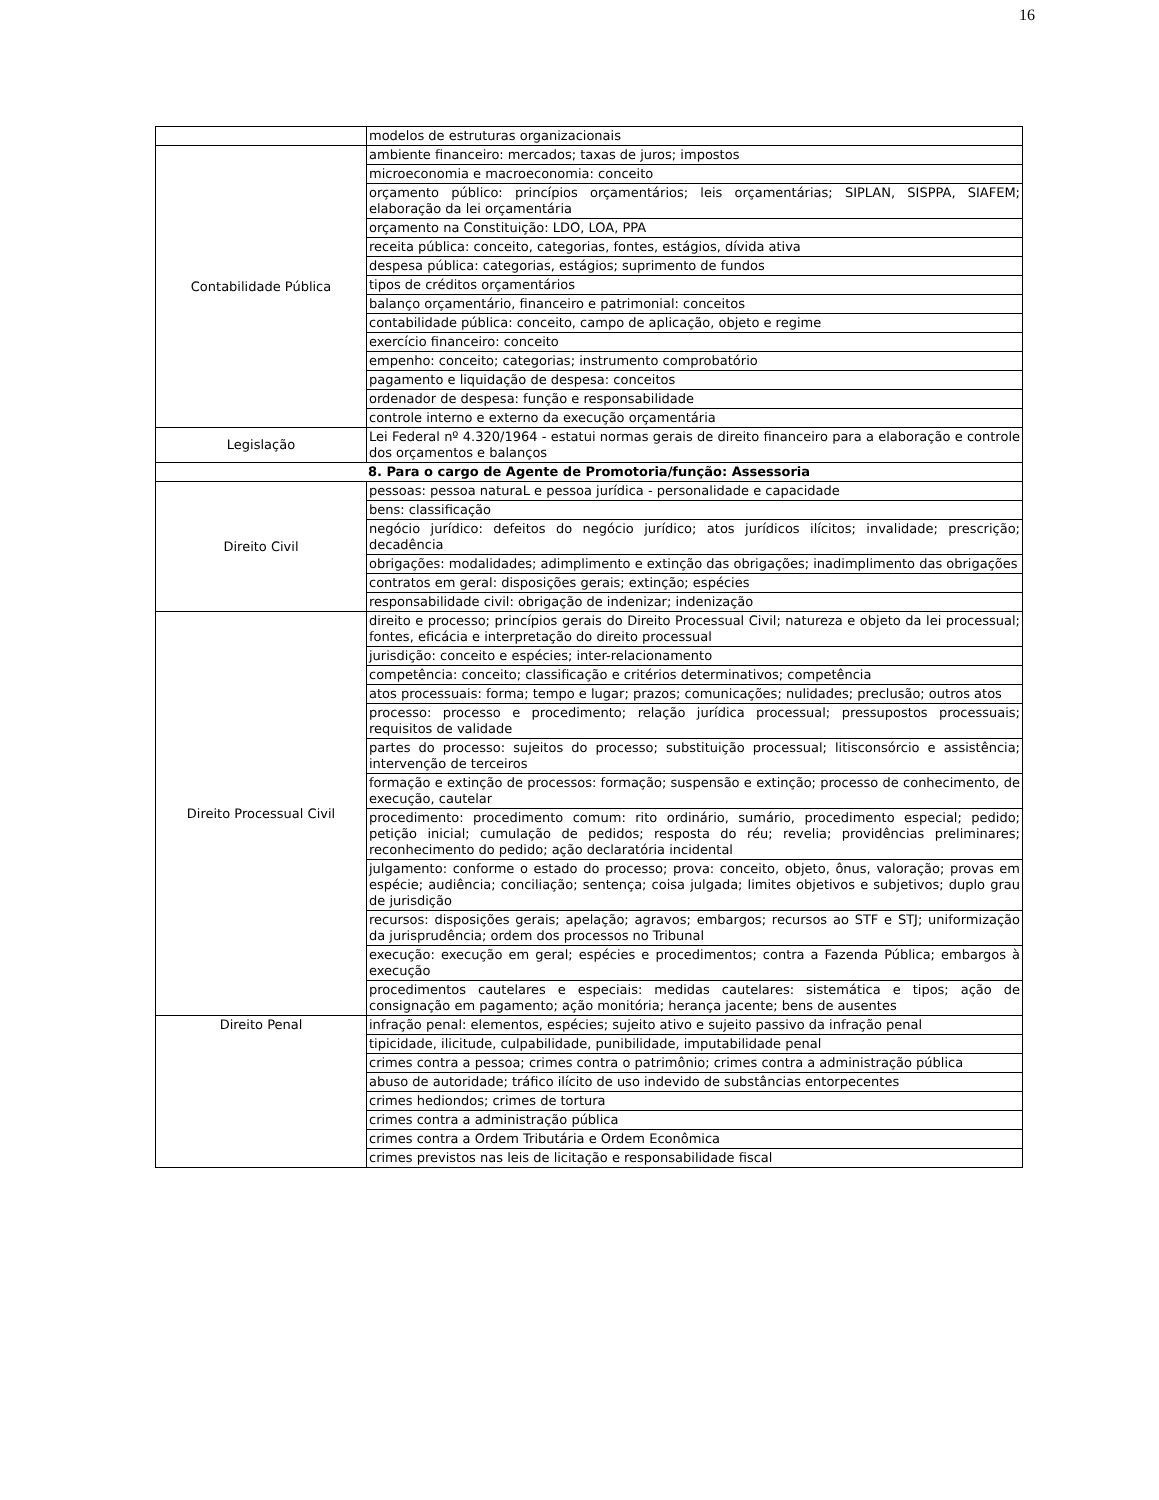16
| | modelos de estruturas organizacionais |
| Contabilidade Pública | ambiente financeiro: mercados; taxas de juros; impostos |
| | microeconomia e macroeconomia: conceito |
| | orçamento público: princípios orçamentários; leis orçamentárias; SIPLAN, SISPPA, SIAFEM; elaboração da lei orçamentária |
| | orçamento na Constituição: LDO, LOA, PPA |
| | receita pública: conceito, categorias, fontes, estágios, dívida ativa |
| | despesa pública: categorias, estágios; suprimento de fundos |
| | tipos de créditos orçamentários |
| | balanço orçamentário, financeiro e patrimonial: conceitos |
| | contabilidade pública: conceito, campo de aplicação, objeto e regime |
| | exercício financeiro: conceito |
| | empenho: conceito; categorias; instrumento comprobatório |
| | pagamento e liquidação de despesa: conceitos |
| | ordenador de despesa: função e responsabilidade |
| | controle interno e externo da execução orçamentária |
| Legislação | Lei Federal nº 4.320/1964 - estatui normas gerais de direito financeiro para a elaboração e controle dos orçamentos e balanços |
| 8. Para o cargo de Agente de Promotoria/função: Assessoria | |
| Direito Civil | pessoas: pessoa naturaL e pessoa jurídica - personalidade e capacidade |
| | bens: classificação |
| | negócio jurídico: defeitos do negócio jurídico; atos jurídicos ilícitos; invalidade; prescrição; decadência |
| | obrigações: modalidades; adimplimento e extinção das obrigações; inadimplimento das obrigações |
| | contratos em geral: disposições gerais; extinção; espécies |
| | responsabilidade civil: obrigação de indenizar; indenização |
| Direito Processual Civil | direito e processo; princípios gerais do Direito Processual Civil; natureza e objeto da lei processual; fontes, eficácia e interpretação do direito processual |
| | jurisdição: conceito e espécies; inter-relacionamento |
| | competência: conceito; classificação e critérios determinativos; competência |
| | atos processuais: forma; tempo e lugar; prazos; comunicações; nulidades; preclusão; outros atos |
| | processo: processo e procedimento; relação jurídica processual; pressupostos processuais; requisitos de validade |
| | partes do processo: sujeitos do processo; substituição processual; litisconsórcio e assistência; intervenção de terceiros |
| | formação e extinção de processos: formação; suspensão e extinção; processo de conhecimento, de execução, cautelar |
| | procedimento: procedimento comum: rito ordinário, sumário, procedimento especial; pedido; petição inicial; cumulação de pedidos; resposta do réu; revelia; providências preliminares; reconhecimento do pedido; ação declaratória incidental |
| | julgamento: conforme o estado do processo; prova: conceito, objeto, ônus, valoração; provas em espécie; audiência; conciliação; sentença; coisa julgada; limites objetivos e subjetivos; duplo grau de jurisdição |
| | recursos: disposições gerais; apelação; agravos; embargos; recursos ao STF e STJ; uniformização da jurisprudência; ordem dos processos no Tribunal |
| | execução: execução em geral; espécies e procedimentos; contra a Fazenda Pública; embargos à execução |
| | procedimentos cautelares e especiais: medidas cautelares: sistemática e tipos; ação de consignação em pagamento; ação monitória; herança jacente; bens de ausentes |
| Direito Penal | infração penal: elementos, espécies; sujeito ativo e sujeito passivo da infração penal |
| | tipicidade, ilicitude, culpabilidade, punibilidade, imputabilidade penal |
| | crimes contra a pessoa; crimes contra o patrimônio; crimes contra a administração pública |
| | abuso de autoridade; tráfico ilícito de uso indevido de substâncias entorpecentes |
| | crimes hediondos; crimes de tortura |
| | crimes contra a administração pública |
| | crimes contra a Ordem Tributária e Ordem Econômica |
| | crimes previstos nas leis de licitação e responsabilidade fiscal |